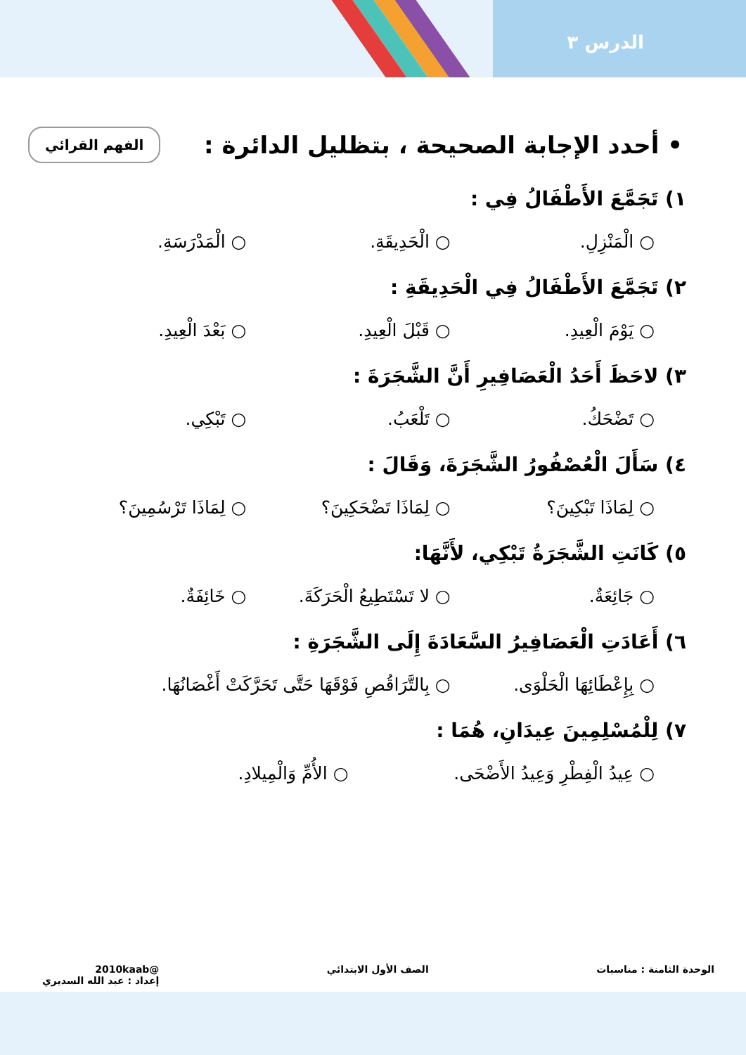الدرس ٣
• أحدد الإجابة الصحيحة ، بتظليل الدائرة :
الفهم القرائي
١) تَجَمَّعَ الأَطْفَالُ فِي :
○ الْمَنْزِلِ. ○ الْحَدِيقَةِ. ○ الْمَدْرَسَةِ.
٢) تَجَمَّعَ الأَطْفَالُ فِي الْحَدِيقَةِ :
○ يَوْمَ الْعِيدِ. ○ قَبْلَ الْعِيدِ. ○ بَعْدَ الْعِيدِ.
٣) لاحَظَ أَحَدُ الْعَصَافِيرِ أَنَّ الشَّجَرَةَ :
○ تَضْحَكُ. ○ تَلْعَبُ. ○ تَبْكِي.
٤) سَأَلَ الْعُصْفُورُ الشَّجَرَةَ، وَقَالَ :
○ لِمَاذَا تَبْكِينَ؟ ○ لِمَاذَا تَضْحَكِينَ؟ ○ لِمَاذَا تَرْسُمِينَ؟
٥) كَانَتِ الشَّجَرَةُ تَبْكِي، لأَنَّهَا:
○ جَائِعَةٌ. ○ لا تَسْتَطِيعُ الْحَرَكَةَ. ○ خَائِفَةٌ.
٦) أَعَادَتِ الْعَصَافِيرُ السَّعَادَةَ إِلَى الشَّجَرَةِ :
○ بِإِعْطَائِهَا الْحَلْوَى. ○ بِالتَّرَاقُصِ فَوْقَهَا حَتَّى تَحَرَّكَتْ أَغْصَانُهَا.
٧) لِلْمُسْلِمِينَ عِيدَانِ، هُمَا :
○ عِيدُ الْفِطْرِ وَعِيدُ الأَضْحَى. ○ الأُمِّ وَالْمِيلادِ.
الوحدة الثامنة : مناسبات الصف الأول الابتدائي @2010kaab
إعداد : عبد الله السديري